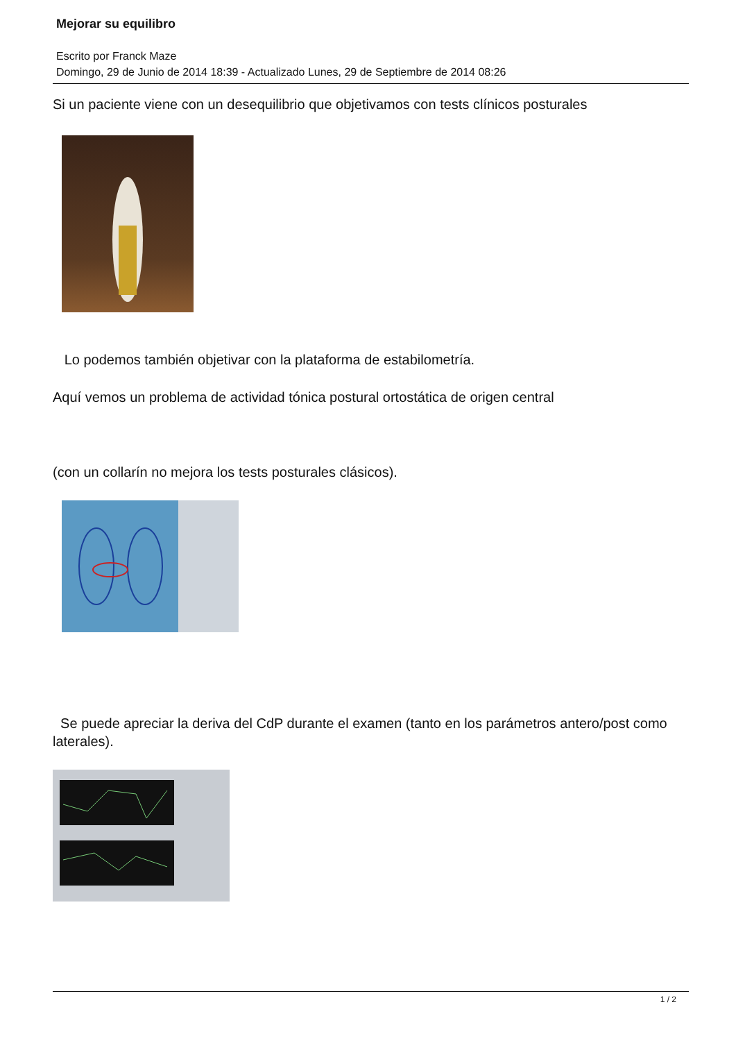Mejorar su equilibro
Escrito por Franck Maze
Domingo, 29 de Junio de 2014 18:39 - Actualizado Lunes, 29 de Septiembre de 2014 08:26
Si un paciente viene con un desequilibrio que objetivamos con tests clínicos posturales
Lo podemos también objetivar con la plataforma de estabilometría.
Aquí vemos un problema de actividad tónica postural ortostática de origen central
(con un collarín no mejora los tests posturales clásicos).
Se puede apreciar la deriva del CdP durante el examen (tanto en los parámetros antero/post como laterales).
1 / 2